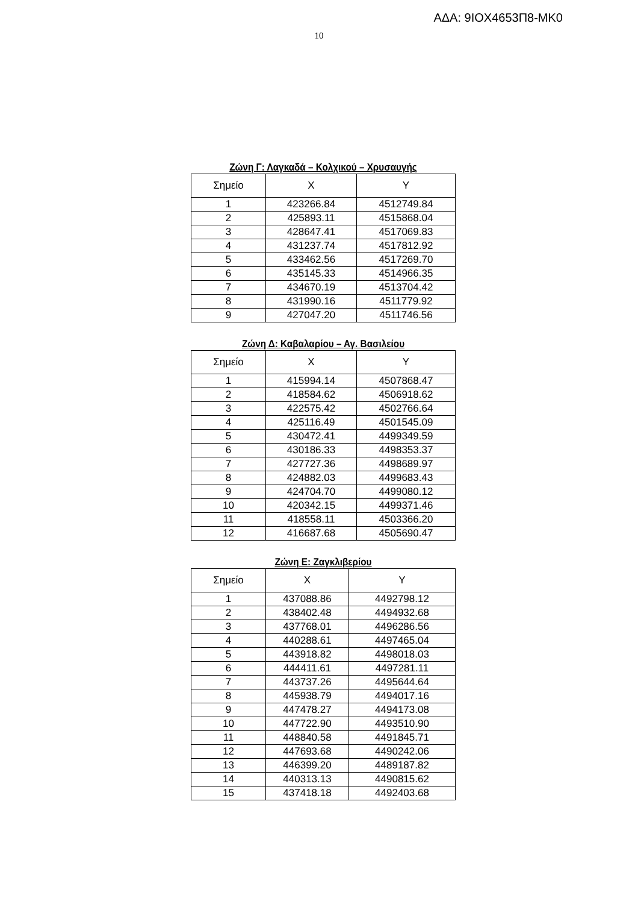ΑΔΑ: 9ΙΟΧ4653Π8-ΜΚ0
10
Ζώνη Γ: Λαγκαδά – Κολχικού – Χρυσαυγής
| Σημείο | X | Y |
| --- | --- | --- |
| 1 | 423266.84 | 4512749.84 |
| 2 | 425893.11 | 4515868.04 |
| 3 | 428647.41 | 4517069.83 |
| 4 | 431237.74 | 4517812.92 |
| 5 | 433462.56 | 4517269.70 |
| 6 | 435145.33 | 4514966.35 |
| 7 | 434670.19 | 4513704.42 |
| 8 | 431990.16 | 4511779.92 |
| 9 | 427047.20 | 4511746.56 |
Ζώνη Δ: Καβαλαρίου – Αγ. Βασιλείου
| Σημείο | X | Y |
| --- | --- | --- |
| 1 | 415994.14 | 4507868.47 |
| 2 | 418584.62 | 4506918.62 |
| 3 | 422575.42 | 4502766.64 |
| 4 | 425116.49 | 4501545.09 |
| 5 | 430472.41 | 4499349.59 |
| 6 | 430186.33 | 4498353.37 |
| 7 | 427727.36 | 4498689.97 |
| 8 | 424882.03 | 4499683.43 |
| 9 | 424704.70 | 4499080.12 |
| 10 | 420342.15 | 4499371.46 |
| 11 | 418558.11 | 4503366.20 |
| 12 | 416687.68 | 4505690.47 |
Ζώνη Ε: Ζαγκλιβερίου
| Σημείο | X | Y |
| --- | --- | --- |
| 1 | 437088.86 | 4492798.12 |
| 2 | 438402.48 | 4494932.68 |
| 3 | 437768.01 | 4496286.56 |
| 4 | 440288.61 | 4497465.04 |
| 5 | 443918.82 | 4498018.03 |
| 6 | 444411.61 | 4497281.11 |
| 7 | 443737.26 | 4495644.64 |
| 8 | 445938.79 | 4494017.16 |
| 9 | 447478.27 | 4494173.08 |
| 10 | 447722.90 | 4493510.90 |
| 11 | 448840.58 | 4491845.71 |
| 12 | 447693.68 | 4490242.06 |
| 13 | 446399.20 | 4489187.82 |
| 14 | 440313.13 | 4490815.62 |
| 15 | 437418.18 | 4492403.68 |